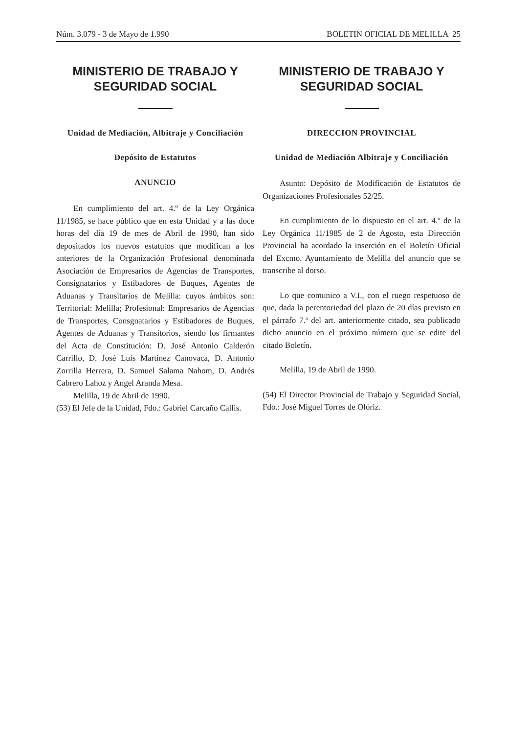Núm. 3.079 - 3 de Mayo de 1.990 BOLETIN OFICIAL DE MELILLA 25
MINISTERIO DE TRABAJO Y SEGURIDAD SOCIAL
Unidad de Mediación, Albitraje y Conciliación
Depósito de Estatutos
ANUNCIO
En cumplimiento del art. 4.º de la Ley Orgánica 11/1985, se hace público que en esta Unidad y a las doce horas del día 19 de mes de Abril de 1990, han sido depositados los nuevos estatutos que modifican a los anteriores de la Organización Profesional denominada Asociación de Empresarios de Agencias de Transportes, Consignatarios y Estibadores de Buques, Agentes de Aduanas y Transitarios de Melilla: cuyos ámbitos son: Territorial: Melilla; Profesional: Empresarios de Agencias de Transportes, Consgnatarios y Estibadores de Buques, Agentes de Aduanas y Transitorios, siendo los firmantes del Acta de Constitución: D. José Antonio Calderón Carrillo, D. José Luís Martínez Canovaca, D. Antonio Zorrilla Herrera, D. Samuel Salama Nahom, D. Andrés Cabrero Lahoz y Angel Aranda Mesa.
Melilla, 19 de Abril de 1990.
(53) El Jefe de la Unidad, Fdo.: Gabriel Carcaño Callis.
MINISTERIO DE TRABAJO Y SEGURIDAD SOCIAL
DIRECCION PROVINCIAL
Unidad de Mediación Albitraje y Conciliación
Asunto: Depósito de Modificación de Estatutos de Organizaciones Profesionales 52/25.
En cumplimiento de lo dispuesto en el art. 4.º de la Ley Orgánica 11/1985 de 2 de Agosto, esta Dirección Provincial ha acordado la inserción en el Boletín Oficial del Excmo. Ayuntamiento de Melilla del anuncio que se transcribe al dorso.
Lo que comunico a V.I., con el ruego respetuoso de que, dada la perentoriedad del plazo de 20 días previsto en el párrafo 7.ª del art. anteriormente citado, sea publicado dicho anuncio en el próximo número que se edite del citado Boletín.
Melilla, 19 de Abril de 1990.
(54) El Director Provincial de Trabajo y Seguridad Social, Fdo.: José Miguel Torres de Olóriz.